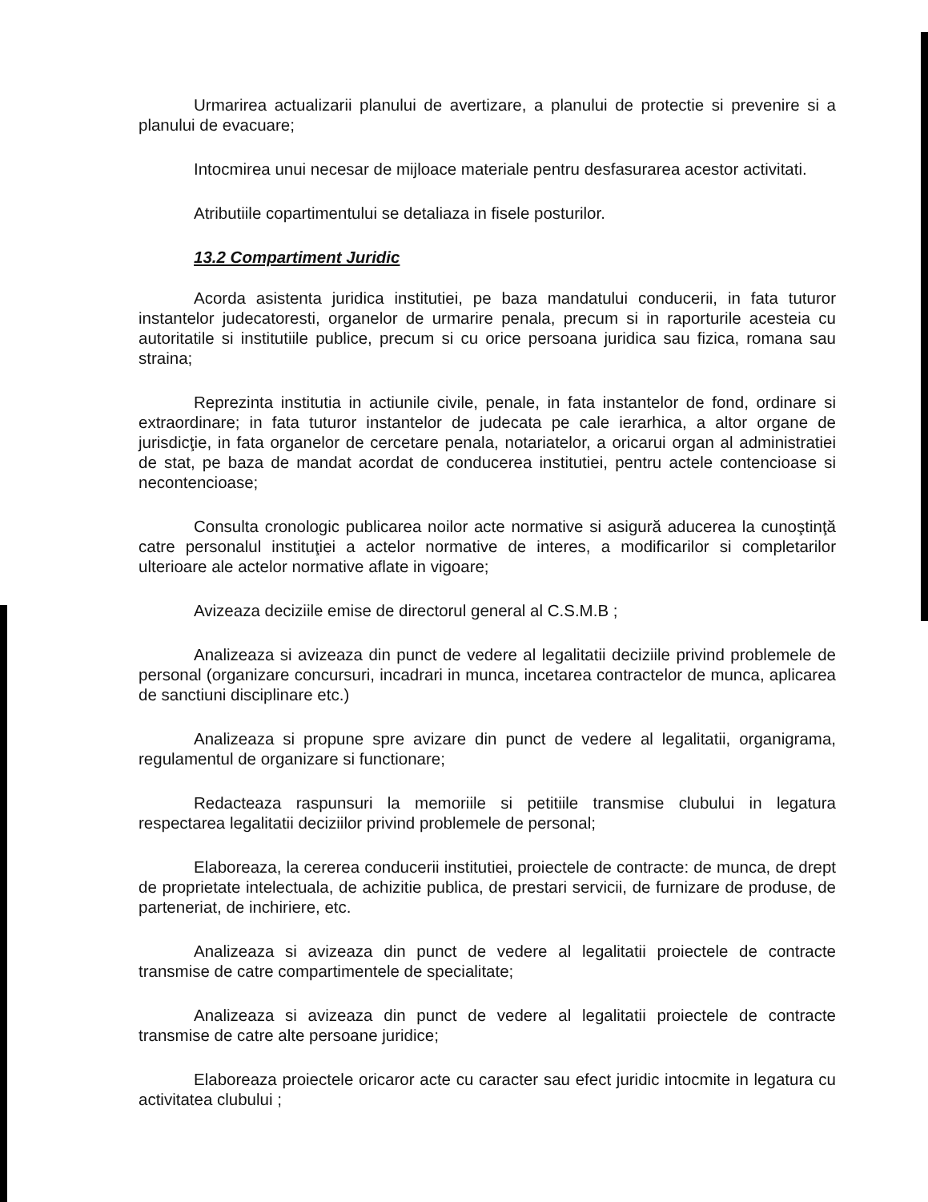Urmarirea actualizarii planului de avertizare, a planului de protectie si prevenire si a planului de evacuare;
Intocmirea unui necesar de mijloace materiale pentru desfasurarea acestor activitati.
Atributiile copartimentului se detaliaza in fisele posturilor.
13.2 Compartiment Juridic
Acorda asistenta juridica institutiei, pe baza mandatului conducerii, in fata tuturor instantelor judecatoresti, organelor de urmarire penala, precum si in raporturile acesteia cu autoritatile si institutiile publice, precum si cu orice persoana juridica sau fizica, romana sau straina;
Reprezinta institutia in actiunile civile, penale, in fata instantelor de fond, ordinare si extraordinare; in fata tuturor instantelor de judecata pe cale ierarhica, a altor organe de jurisdicţie, in fata organelor de cercetare penala, notariatelor, a oricarui organ al administratiei de stat, pe baza de mandat acordat de conducerea institutiei, pentru actele contencioase si necontencioase;
Consulta cronologic publicarea noilor acte normative si asigură aducerea la cunoştinţă catre personalul instituţiei a actelor normative de interes, a modificarilor si completarilor ulterioare ale actelor normative aflate in vigoare;
Avizeaza deciziile emise de directorul general al C.S.M.B ;
Analizeaza si avizeaza din punct de vedere al legalitatii deciziile privind problemele de personal (organizare concursuri, incadrari in munca, incetarea contractelor de munca, aplicarea de sanctiuni disciplinare etc.)
Analizeaza si propune spre avizare din punct de vedere al legalitatii, organigrama, regulamentul de organizare si functionare;
Redacteaza raspunsuri la memoriile si petitiile transmise clubului in legatura respectarea legalitatii deciziilor privind problemele de personal;
Elaboreaza, la cererea conducerii institutiei, proiectele de contracte: de munca, de drept de proprietate intelectuala, de achizitie publica, de prestari servicii, de furnizare de produse, de parteneriat, de inchiriere, etc.
Analizeaza si avizeaza din punct de vedere al legalitatii proiectele de contracte transmise de catre compartimentele de specialitate;
Analizeaza si avizeaza din punct de vedere al legalitatii proiectele de contracte transmise de catre alte persoane juridice;
Elaboreaza proiectele oricaror acte cu caracter sau efect juridic intocmite in legatura cu activitatea clubului ;